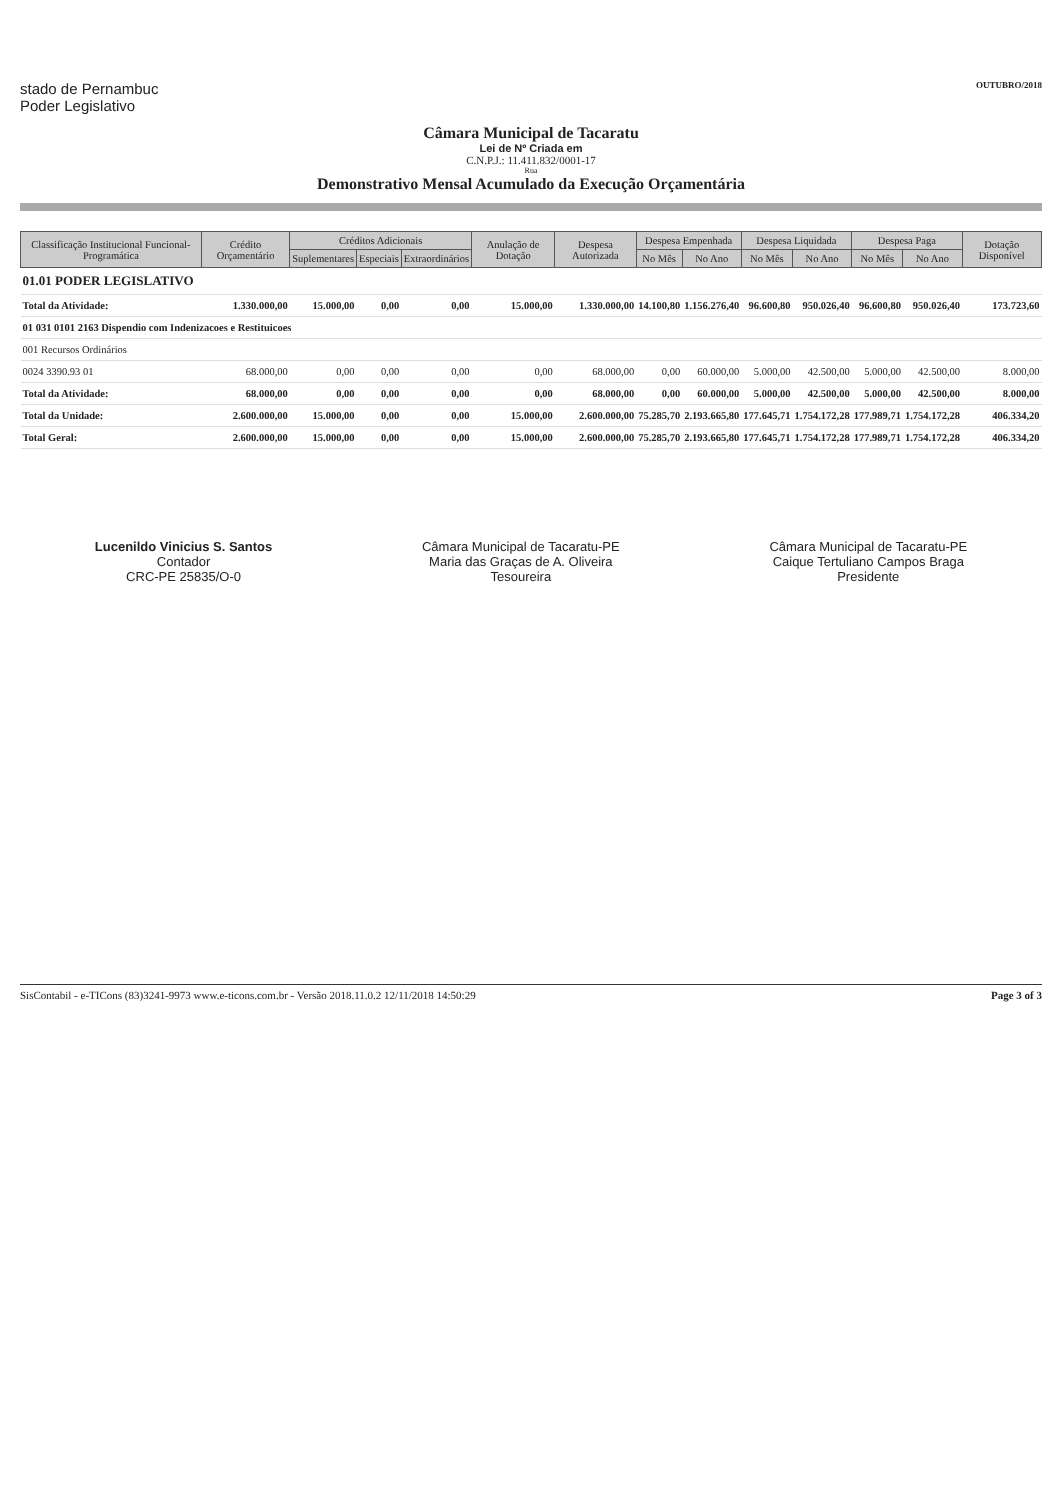stado de Pernambuc
Poder Legislativo
OUTUBRO/2018
Câmara Municipal de Tacaratu
Lei de Nº Criada em
C.N.P.J.: 11.411.832/0001-17
Rua
Demonstrativo Mensal Acumulado da Execução Orçamentária
| Classificação Institucional Funcional-Programática | Crédito Orçamentário | Créditos Adicionais | | | Anulação de Dotação | Despesa Autorizada | Despesa Empenhada | | Despesa Liquidada | | Despesa Paga | | Dotação Disponível |
| --- | --- | --- | --- | --- | --- | --- | --- | --- | --- | --- | --- | --- | --- |
| | | Suplementares | Especiais | Extraordinários | | | No Mês | No Ano | No Mês | No Ano | No Mês | No Ano | |
| 01.01 PODER LEGISLATIVO | | | | | | | | | | | | | |
| Total da Atividade: | 1.330.000,00 | 15.000,00 | 0,00 | 0,00 | 15.000,00 | 1.330.000,00 | 14.100,80 | 1.156.276,40 | 96.600,80 | 950.026,40 | 96.600,80 | 950.026,40 | 173.723,60 |
| 01 031 0101 2163 Dispendio com Indenizacoes e Restituicoes | | | | | | | | | | | | | |
| 001 Recursos Ordinários | | | | | | | | | | | | | |
| 0024 3390.93 01 | 68.000,00 | 0,00 | 0,00 | 0,00 | 0,00 | 68.000,00 | 0,00 | 60.000,00 | 5.000,00 | 42.500,00 | 5.000,00 | 42.500,00 | 8.000,00 |
| Total da Atividade: | 68.000,00 | 0,00 | 0,00 | 0,00 | 0,00 | 68.000,00 | 0,00 | 60.000,00 | 5.000,00 | 42.500,00 | 5.000,00 | 42.500,00 | 8.000,00 |
| Total da Unidade: | 2.600.000,00 | 15.000,00 | 0,00 | 0,00 | 15.000,00 | 2.600.000,00 | 75.285,70 | 2.193.665,80 | 177.645,71 | 1.754.172,28 | 177.989,71 | 1.754.172,28 | 406.334,20 |
| Total Geral: | 2.600.000,00 | 15.000,00 | 0,00 | 0,00 | 15.000,00 | 2.600.000,00 | 75.285,70 | 2.193.665,80 | 177.645,71 | 1.754.172,28 | 177.989,71 | 1.754.172,28 | 406.334,20 |
Lucenildo Vinicius S. Santos
Contador
CRC-PE 25835/O-0
Câmara Municipal de Tacaratu-PE
Maria das Graças de A. Oliveira
Tesoureira
Câmara Municipal de Tacaratu-PE
Caique Tertuliano Campos Braga
Presidente
SisContabil - e-TICons (83)3241-9973 www.e-ticons.com.br - Versão 2018.11.0.2 12/11/2018 14:50:29 Page 3 of 3